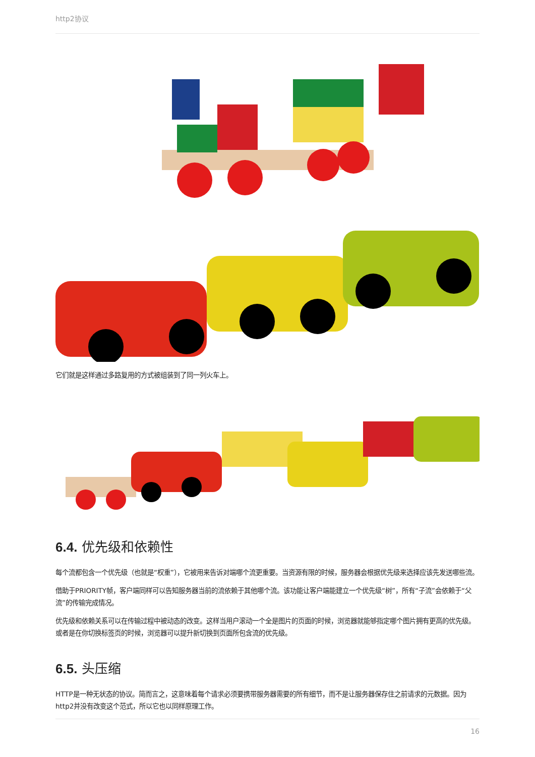http2协议
它们就是这样通过多路复用的方式被组装到了同一列火车上。
6.4. 优先级和依赖性
每个流都包含一个优先级（也就是“权重”），它被用来告诉对端哪个流更重要。当资源有限的时候，服务器会根据优先级来选择应该先发送哪些流。
借助于PRIORITY帧，客户端同样可以告知服务器当前的流依赖于其他哪个流。该功能让客户端能建立一个优先级“树”，所有“子流”会依赖于“父流”的传输完成情况。
优先级和依赖关系可以在传输过程中被动态的改变。这样当用户滚动一个全是图片的页面的时候，浏览器就能够指定哪个图片拥有更高的优先级。或者是在你切换标签页的时候，浏览器可以提升新切换到页面所包含流的优先级。
6.5. 头压缩
HTTP是一种无状态的协议。简而言之，这意味着每个请求必须要携带服务器需要的所有细节，而不是让服务器保存住之前请求的元数据。因为http2并没有改变这个范式，所以它也以同样原理工作。
16